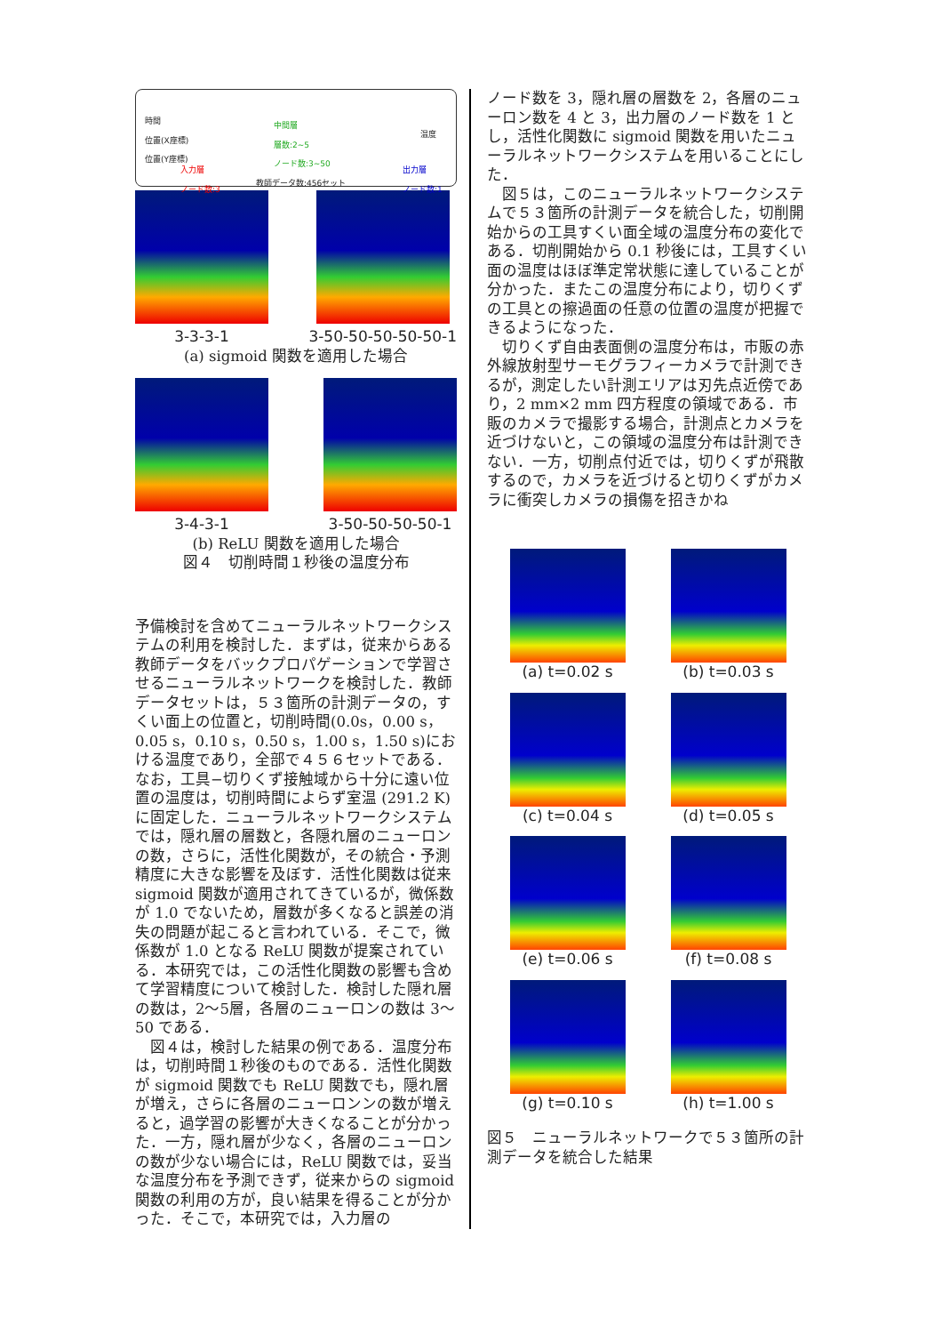時間
位置(X座標)
位置(Y座標)
中間層
層数:2~5
ノード数:3~50
温度
入力層
ノード数:3
出力層
ノード数:1
教師データ数:456セット
3-3-3-1 3-50-50-50-50-50-1
(a) sigmoid 関数を適用した場合
3-4-3-1 3-50-50-50-50-1
(b) ReLU 関数を適用した場合
図４　切削時間１秒後の温度分布
予備検討を含めてニューラルネットワークシステムの利用を検討した．まずは，従来からある教師データをバックプロパゲーションで学習させるニューラルネットワークを検討した．教師データセットは，５３箇所の計測データの，すくい面上の位置と，切削時間(0.0s，0.00 s，0.05 s，0.10 s，0.50 s，1.00 s，1.50 s)における温度であり，全部で４５６セットである．なお，工具−切りくず接触域から十分に遠い位置の温度は，切削時間によらず室温 (291.2 K) に固定した．ニューラルネットワークシステムでは，隠れ層の層数と，各隠れ層のニューロンの数，さらに，活性化関数が，その統合・予測精度に大きな影響を及ぼす．活性化関数は従来 sigmoid 関数が適用されてきているが，微係数が 1.0 でないため，層数が多くなると誤差の消失の問題が起こると言われている．そこで，微係数が 1.0 となる ReLU 関数が提案されている．本研究では，この活性化関数の影響も含めて学習精度について検討した．検討した隠れ層の数は，2〜5層，各層のニューロンの数は 3〜50 である．
　図４は，検討した結果の例である．温度分布は，切削時間１秒後のものである．活性化関数が sigmoid 関数でも ReLU 関数でも，隠れ層が増え，さらに各層のニューロンンの数が増えると，過学習の影響が大きくなることが分かった．一方，隠れ層が少なく，各層のニューロンの数が少ない場合には，ReLU 関数では，妥当な温度分布を予測できず，従来からの sigmoid 関数の利用の方が，良い結果を得ることが分かった．そこで，本研究では，入力層の
ノード数を 3，隠れ層の層数を 2，各層のニューロン数を 4 と 3，出力層のノード数を 1 とし，活性化関数に sigmoid 関数を用いたニューラルネットワークシステムを用いることにした．
　図５は，このニューラルネットワークシステムで５３箇所の計測データを統合した，切削開始からの工具すくい面全域の温度分布の変化である．切削開始から 0.1 秒後には，工具すくい面の温度はほぼ準定常状態に達していることが分かった．またこの温度分布により，切りくずの工具との擦過面の任意の位置の温度が把握できるようになった．
　切りくず自由表面側の温度分布は，市販の赤外線放射型サーモグラフィーカメラで計測できるが，測定したい計測エリアは刃先点近傍であり，2 mm×2 mm 四方程度の領域である．市販のカメラで撮影する場合，計測点とカメラを近づけないと，この領域の温度分布は計測できない．一方，切削点付近では，切りくずが飛散するので，カメラを近づけると切りくずがカメラに衝突しカメラの損傷を招きかね
(a) t=0.02 s
(b) t=0.03 s
(c) t=0.04 s
(d) t=0.05 s
(e) t=0.06 s
(f) t=0.08 s
(g) t=0.10 s
(h) t=1.00 s
図５　ニューラルネットワークで５３箇所の計測データを統合した結果